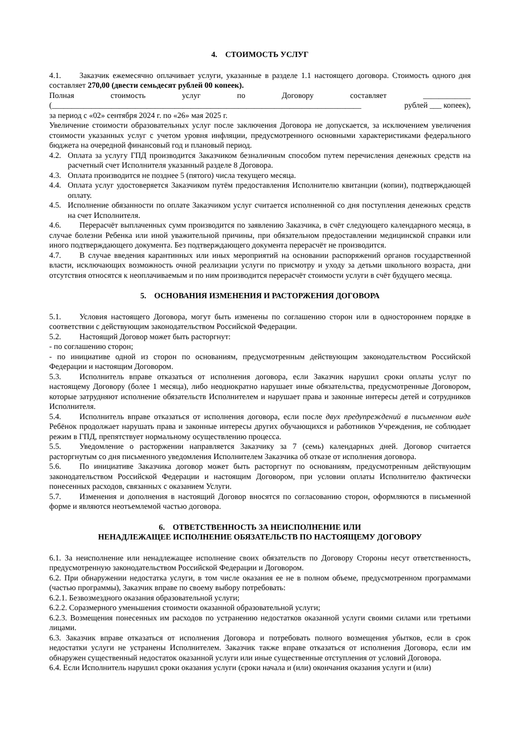4. СТОИМОСТЬ УСЛУГ
4.1. Заказчик ежемесячно оплачивает услуги, указанные в разделе 1.1 настоящего договора. Стоимость одного дня составляет 270,00 (двести семьдесят рублей 00 копеек).
Полная стоимость услуг по Договору составляет ____________
(______________________________________________________________________________ рублей ___ копеек),
за период с «02» сентября 2024 г. по «26» мая 2025 г.
Увеличение стоимости образовательных услуг после заключения Договора не допускается, за исключением увеличения стоимости указанных услуг с учетом уровня инфляции, предусмотренного основными характеристиками федерального бюджета на очередной финансовый год и плановый период.
4.2. Оплата за услугу ГПД производится Заказчиком безналичным способом путем перечисления денежных средств на расчетный счет Исполнителя указанный разделе 8 Договора.
4.3. Оплата производится не позднее 5 (пятого) числа текущего месяца.
4.4. Оплата услуг удостоверяется Заказчиком путём предоставления Исполнителю квитанции (копии), подтверждающей оплату.
4.5. Исполнение обязанности по оплате Заказчиком услуг считается исполненной со дня поступления денежных средств на счет Исполнителя.
4.6. Перерасчёт выплаченных сумм производится по заявлению Заказчика, в счёт следующего календарного месяца, в случае болезни Ребенка или иной уважительной причины, при обязательном предоставлении медицинской справки или иного подтверждающего документа. Без подтверждающего документа перерасчёт не производится.
4.7. В случае введения карантинных или иных мероприятий на основании распоряжений органов государственной власти, исключающих возможность очной реализации услуги по присмотру и уходу за детьми школьного возраста, дни отсутствия относятся к неоплачиваемым и по ним производится перерасчёт стоимости услуги в счёт будущего месяца.
5. ОСНОВАНИЯ ИЗМЕНЕНИЯ И РАСТОРЖЕНИЯ ДОГОВОРА
5.1. Условия настоящего Договора, могут быть изменены по соглашению сторон или в одностороннем порядке в соответствии с действующим законодательством Российской Федерации.
5.2. Настоящий Договор может быть расторгнут:
- по соглашению сторон;
- по инициативе одной из сторон по основаниям, предусмотренным действующим законодательством Российской Федерации и настоящим Договором.
5.3. Исполнитель вправе отказаться от исполнения договора, если Заказчик нарушил сроки оплаты услуг по настоящему Договору (более 1 месяца), либо неоднократно нарушает иные обязательства, предусмотренные Договором, которые затрудняют исполнение обязательств Исполнителем и нарушает права и законные интересы детей и сотрудников Исполнителя.
5.4. Исполнитель вправе отказаться от исполнения договора, если после двух предупреждений в письменном виде Ребёнок продолжает нарушать права и законные интересы других обучающихся и работников Учреждения, не соблюдает режим в ГПД, препятствует нормальному осуществлению процесса.
5.5. Уведомление о расторжении направляется Заказчику за 7 (семь) календарных дней. Договор считается расторгнутым со дня письменного уведомления Исполнителем Заказчика об отказе от исполнения договора.
5.6. По инициативе Заказчика договор может быть расторгнут по основаниям, предусмотренным действующим законодательством Российской Федерации и настоящим Договором, при условии оплаты Исполнителю фактически понесенных расходов, связанных с оказанием Услуги.
5.7. Изменения и дополнения в настоящий Договор вносятся по согласованию сторон, оформляются в письменной форме и являются неотъемлемой частью договора.
6. ОТВЕТСТВЕННОСТЬ ЗА НЕИСПОЛНЕНИЕ ИЛИ
НЕНАДЛЕЖАЩЕЕ ИСПОЛНЕНИЕ ОБЯЗАТЕЛЬСТВ ПО НАСТОЯЩЕМУ ДОГОВОРУ
6.1. За неисполнение или ненадлежащее исполнение своих обязательств по Договору Стороны несут ответственность, предусмотренную законодательством Российской Федерации и Договором.
6.2. При обнаружении недостатка услуги, в том числе оказания ее не в полном объеме, предусмотренном программами (частью программы), Заказчик вправе по своему выбору потребовать:
6.2.1. Безвозмездного оказания образовательной услуги;
6.2.2. Соразмерного уменьшения стоимости оказанной образовательной услуги;
6.2.3. Возмещения понесенных им расходов по устранению недостатков оказанной услуги своими силами или третьими лицами.
6.3. Заказчик вправе отказаться от исполнения Договора и потребовать полного возмещения убытков, если в срок недостатки услуги не устранены Исполнителем. Заказчик также вправе отказаться от исполнения Договора, если им обнаружен существенный недостаток оказанной услуги или иные существенные отступления от условий Договора.
6.4. Если Исполнитель нарушил сроки оказания услуги (сроки начала и (или) окончания оказания услуги и (или)